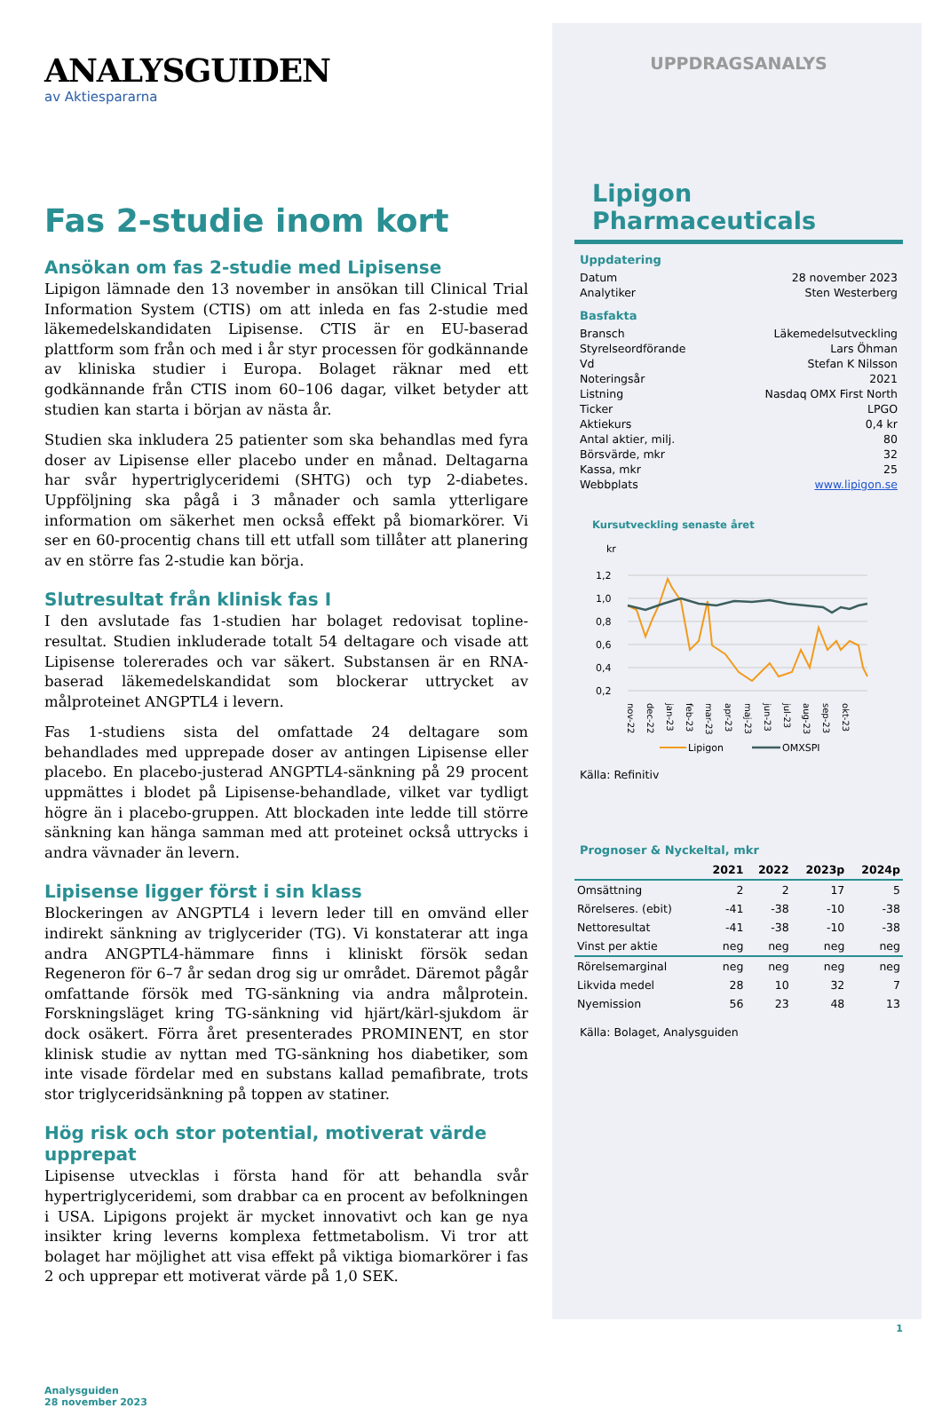ANALYSGUIDEN
av Aktiespararna
Fas 2-studie inom kort
Ansökan om fas 2-studie med Lipisense
Lipigon lämnade den 13 november in ansökan till Clinical Trial Information System (CTIS) om att inleda en fas 2-studie med läkemedelskandidaten Lipisense. CTIS är en EU-baserad plattform som från och med i år styr processen för godkännande av kliniska studier i Europa. Bolaget räknar med ett godkännande från CTIS inom 60–106 dagar, vilket betyder att studien kan starta i början av nästa år.
Studien ska inkludera 25 patienter som ska behandlas med fyra doser av Lipisense eller placebo under en månad. Deltagarna har svår hypertriglyceridemi (SHTG) och typ 2-diabetes. Uppföljning ska pågå i 3 månader och samla ytterligare information om säkerhet men också effekt på biomarkörer. Vi ser en 60-procentig chans till ett utfall som tillåter att planering av en större fas 2-studie kan börja.
Slutresultat från klinisk fas I
I den avslutade fas 1-studien har bolaget redovisat topline-resultat. Studien inkluderade totalt 54 deltagare och visade att Lipisense tolererades och var säkert. Substansen är en RNA-baserad läkemedelskandidat som blockerar uttrycket av målproteinet ANGPTL4 i levern.
Fas 1-studiens sista del omfattade 24 deltagare som behandlades med upprepade doser av antingen Lipisense eller placebo. En placebo-justerad ANGPTL4-sänkning på 29 procent uppmättes i blodet på Lipisense-behandlade, vilket var tydligt högre än i placebo-gruppen. Att blockaden inte ledde till större sänkning kan hänga samman med att proteinet också uttrycks i andra vävnader än levern.
Lipisense ligger först i sin klass
Blockeringen av ANGPTL4 i levern leder till en omvänd eller indirekt sänkning av triglycerider (TG). Vi konstaterar att inga andra ANGPTL4-hämmare finns i kliniskt försök sedan Regeneron för 6–7 år sedan drog sig ur området. Däremot pågår omfattande försök med TG-sänkning via andra målprotein. Forskningsläget kring TG-sänkning vid hjärt/kärl-sjukdom är dock osäkert. Förra året presenterades PROMINENT, en stor klinisk studie av nyttan med TG-sänkning hos diabetiker, som inte visade fördelar med en substans kallad pemafibrate, trots stor triglyceridsänkning på toppen av statiner.
Hög risk och stor potential, motiverat värde upprepat
Lipisense utvecklas i första hand för att behandla svår hypertriglyceridemi, som drabbar ca en procent av befolkningen i USA. Lipigons projekt är mycket innovativt och kan ge nya insikter kring leverns komplexa fettmetabolism. Vi tror att bolaget har möjlighet att visa effekt på viktiga biomarkörer i fas 2 och upprepar ett motiverat värde på 1,0 SEK.
Analysguiden
28 november 2023
UPPDRAGSANALYS
Lipigon Pharmaceuticals
Uppdatering
| Datum | 28 november 2023 |
| Analytiker | Sten Westerberg |
Basfakta
| Bransch | Läkemedelsutveckling |
| Styrelseordförande | Lars Öhman |
| Vd | Stefan K Nilsson |
| Noteringsår | 2021 |
| Listning | Nasdaq OMX First North |
| Ticker | LPGO |
| Aktiekurs | 0,4 kr |
| Antal aktier, milj. | 80 |
| Börsvärde, mkr | 32 |
| Kassa, mkr | 25 |
| Webbplats | www.lipigon.se |
Kursutveckling senaste året
kr
1,2
1,0
0,8
0,6
0,4
0,2
nov-22
dec-22
jan-23
feb-23
mar-23
apr-23
maj-23
jun-23
jul-23
aug-23
sep-23
okt-23
Lipigon
OMXSPI
Källa: Refinitiv
Prognoser & Nyckeltal, mkr
| | 2021 | 2022 | 2023p | 2024p |
| --- | --- | --- | --- | --- |
| Omsättning | 2 | 2 | 17 | 5 |
| Rörelseres. (ebit) | -41 | -38 | -10 | -38 |
| Nettoresultat | -41 | -38 | -10 | -38 |
| Vinst per aktie | neg | neg | neg | neg |
| Rörelsemarginal | neg | neg | neg | neg |
| Likvida medel | 28 | 10 | 32 | 7 |
| Nyemission | 56 | 23 | 48 | 13 |
Källa: Bolaget, Analysguiden
1